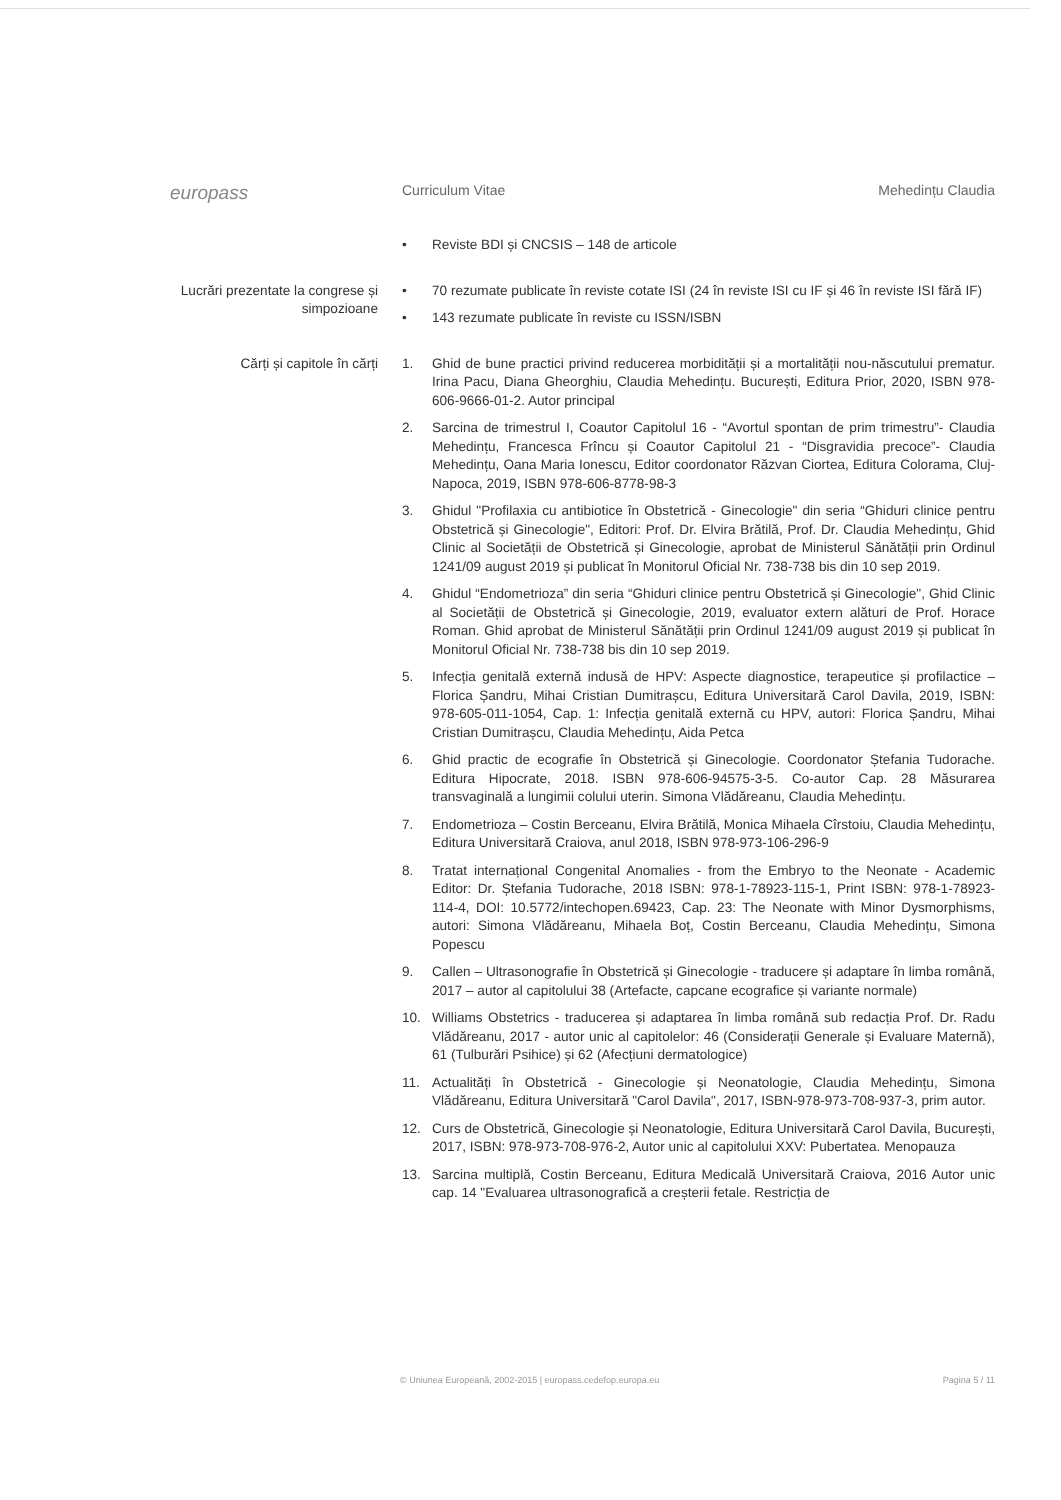europass
Curriculum Vitae Mehedințu Claudia
• Reviste BDI și CNCSIS – 148 de articole
Lucrări prezentate la congrese și simpozioane
• 70 rezumate publicate în reviste cotate ISI (24 în reviste ISI cu IF și 46 în reviste ISI fără IF)
• 143 rezumate publicate în reviste cu ISSN/ISBN
Cărți și capitole în cărți
1. Ghid de bune practici privind reducerea morbidității și a mortalității nou-născutului prematur. Irina Pacu, Diana Gheorghiu, Claudia Mehedințu. București, Editura Prior, 2020, ISBN 978-606-9666-01-2. Autor principal
2. Sarcina de trimestrul I, Coautor Capitolul 16 - “Avortul spontan de prim trimestru”- Claudia Mehedințu, Francesca Frîncu și Coautor Capitolul 21 - “Disgravidia precoce”- Claudia Mehedințu, Oana Maria Ionescu, Editor coordonator Răzvan Ciortea, Editura Colorama, Cluj- Napoca, 2019, ISBN 978-606-8778-98-3
3. Ghidul "Profilaxia cu antibiotice în Obstetrică - Ginecologie" din seria “Ghiduri clinice pentru Obstetrică și Ginecologie", Editori: Prof. Dr. Elvira Brătilă, Prof. Dr. Claudia Mehedințu, Ghid Clinic al Societății de Obstetrică și Ginecologie, aprobat de Ministerul Sănătății prin Ordinul 1241/09 august 2019 și publicat în Monitorul Oficial Nr. 738-738 bis din 10 sep 2019.
4. Ghidul “Endometrioza” din seria “Ghiduri clinice pentru Obstetrică și Ginecologie", Ghid Clinic al Societății de Obstetrică și Ginecologie, 2019, evaluator extern alături de Prof. Horace Roman. Ghid aprobat de Ministerul Sănătății prin Ordinul 1241/09 august 2019 și publicat în Monitorul Oficial Nr. 738-738 bis din 10 sep 2019.
5. Infecția genitală externă indusă de HPV: Aspecte diagnostice, terapeutice și profilactice – Florica Șandru, Mihai Cristian Dumitrașcu, Editura Universitară Carol Davila, 2019, ISBN: 978-605-011-1054, Cap. 1: Infecția genitală externă cu HPV, autori: Florica Șandru, Mihai Cristian Dumitrașcu, Claudia Mehedințu, Aida Petca
6. Ghid practic de ecografie în Obstetrică și Ginecologie. Coordonator Ștefania Tudorache. Editura Hipocrate, 2018. ISBN 978-606-94575-3-5. Co-autor Cap. 28 Măsurarea transvaginală a lungimii colului uterin. Simona Vlădăreanu, Claudia Mehedințu.
7. Endometrioza – Costin Berceanu, Elvira Brătilă, Monica Mihaela Cîrstoiu, Claudia Mehedințu, Editura Universitară Craiova, anul 2018, ISBN 978-973-106-296-9
8. Tratat internațional Congenital Anomalies - from the Embryo to the Neonate - Academic Editor: Dr. Ștefania Tudorache, 2018 ISBN: 978-1-78923-115-1, Print ISBN: 978-1-78923-114-4, DOI: 10.5772/intechopen.69423, Cap. 23: The Neonate with Minor Dysmorphisms, autori: Simona Vlădăreanu, Mihaela Boț, Costin Berceanu, Claudia Mehedințu, Simona Popescu
9. Callen – Ultrasonografie în Obstetrică și Ginecologie - traducere și adaptare în limba română, 2017 – autor al capitolului 38 (Artefacte, capcane ecografice și variante normale)
10. Williams Obstetrics - traducerea și adaptarea în limba română sub redacția Prof. Dr. Radu Vlădăreanu, 2017 - autor unic al capitolelor: 46 (Considerații Generale și Evaluare Maternă), 61 (Tulburări Psihice) și 62 (Afecțiuni dermatologice)
11. Actualități în Obstetrică - Ginecologie și Neonatologie, Claudia Mehedințu, Simona Vlădăreanu, Editura Universitară "Carol Davila", 2017, ISBN-978-973-708-937-3, prim autor.
12. Curs de Obstetrică, Ginecologie și Neonatologie, Editura Universitară Carol Davila, București, 2017, ISBN: 978-973-708-976-2, Autor unic al capitolului XXV: Pubertatea. Menopauza
13. Sarcina multiplă, Costin Berceanu, Editura Medicală Universitară Craiova, 2016 Autor unic cap. 14 "Evaluarea ultrasonografică a creșterii fetale. Restricția de
© Uniunea Europeană, 2002-2015 | europass.cedefop.europa.eu Pagina 5 / 11